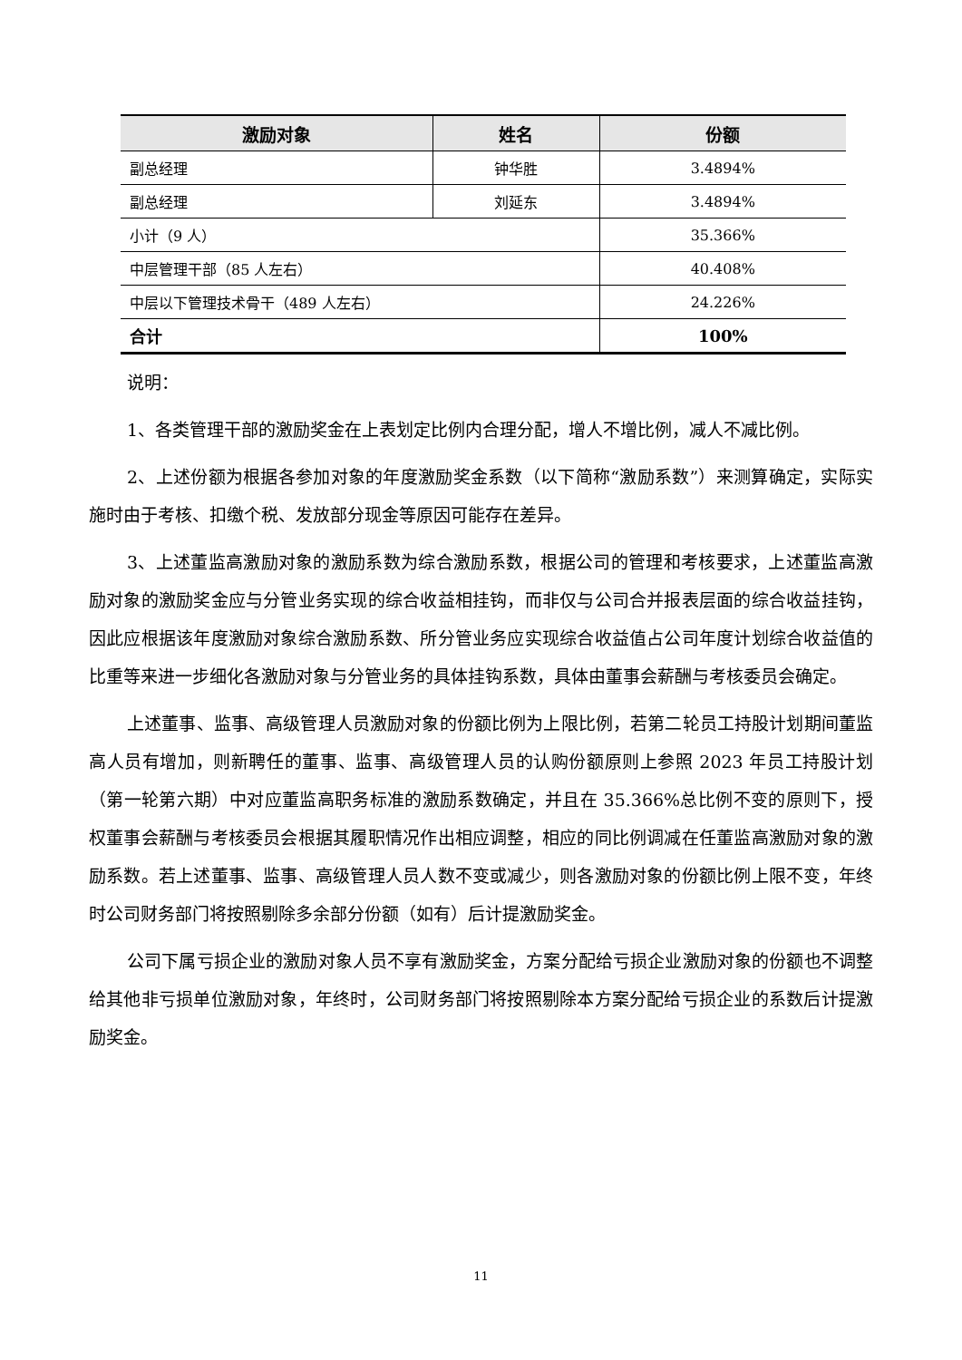| 激励对象 | 姓名 | 份额 |
| --- | --- | --- |
| 副总经理 | 钟华胜 | 3.4894% |
| 副总经理 | 刘延东 | 3.4894% |
| 小计（9 人） | | 35.366% |
| 中层管理干部（85 人左右） | | 40.408% |
| 中层以下管理技术骨干（489 人左右） | | 24.226% |
| 合计 | | 100% |
说明：
1、各类管理干部的激励奖金在上表划定比例内合理分配，增人不增比例，减人不减比例。
2、上述份额为根据各参加对象的年度激励奖金系数（以下简称“激励系数”）来测算确定，实际实施时由于考核、扣缴个税、发放部分现金等原因可能存在差异。
3、上述董监高激励对象的激励系数为综合激励系数，根据公司的管理和考核要求，上述董监高激励对象的激励奖金应与分管业务实现的综合收益相挂钩，而非仅与公司合并报表层面的综合收益挂钩，因此应根据该年度激励对象综合激励系数、所分管业务应实现综合收益值占公司年度计划综合收益值的比重等来进一步细化各激励对象与分管业务的具体挂钩系数，具体由董事会薪酬与考核委员会确定。
上述董事、监事、高级管理人员激励对象的份额比例为上限比例，若第二轮员工持股计划期间董监高人员有增加，则新聘任的董事、监事、高级管理人员的认购份额原则上参照 2023 年员工持股计划（第一轮第六期）中对应董监高职务标准的激励系数确定，并且在 35.366%总比例不变的原则下，授权董事会薪酬与考核委员会根据其履职情况作出相应调整，相应的同比例调减在任董监高激励对象的激励系数。若上述董事、监事、高级管理人员人数不变或减少，则各激励对象的份额比例上限不变，年终时公司财务部门将按照剔除多余部分份额（如有）后计提激励奖金。
公司下属亏损企业的激励对象人员不享有激励奖金，方案分配给亏损企业激励对象的份额也不调整给其他非亏损单位激励对象，年终时，公司财务部门将按照剔除本方案分配给亏损企业的系数后计提激励奖金。
11